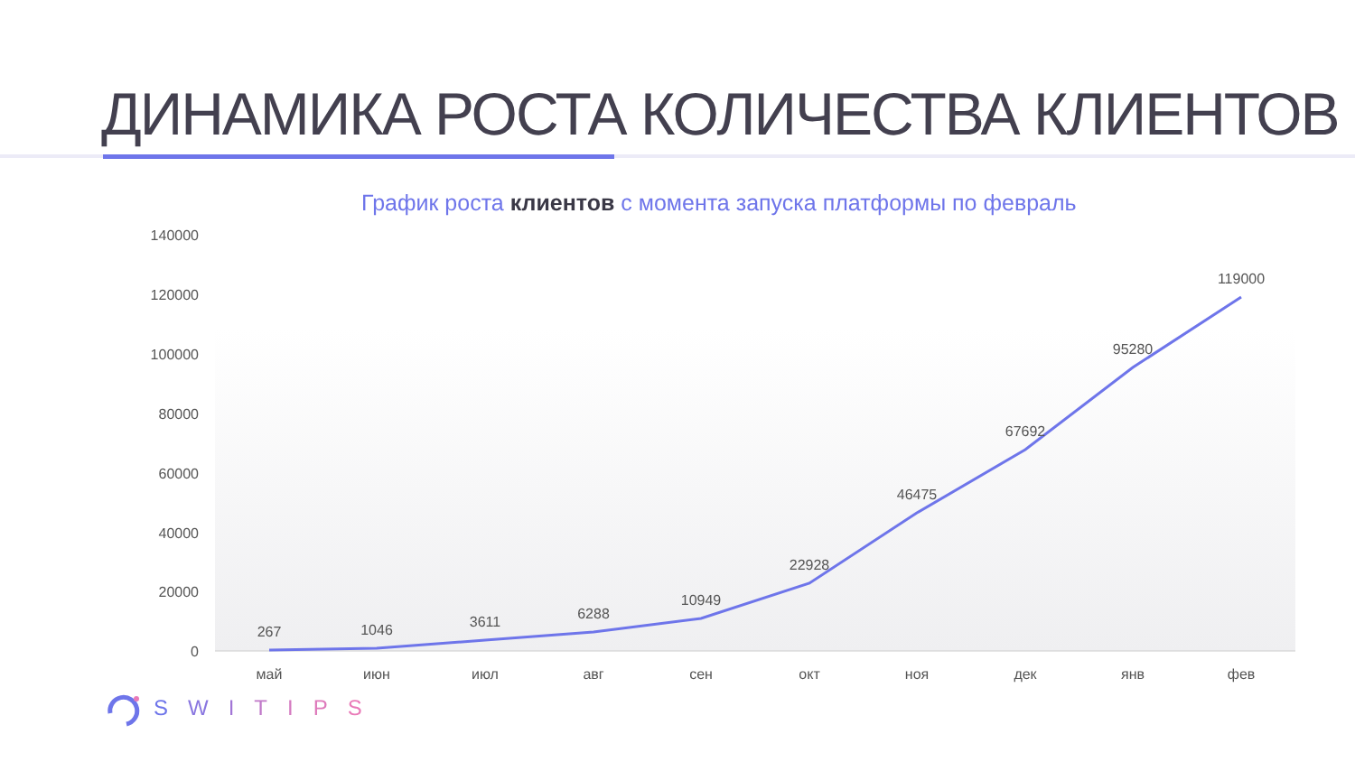ДИНАМИКА РОСТА КОЛИЧЕСТВА КЛИЕНТОВ
График роста клиентов с момента запуска платформы по февраль
140000
120000
100000
80000
60000
40000
20000
0
267
1046
3611
6288
10949
22928
46475
67692
95280
119000
май
июн
июл
авг
сен
окт
ноя
дек
янв
фев
SWITIPS